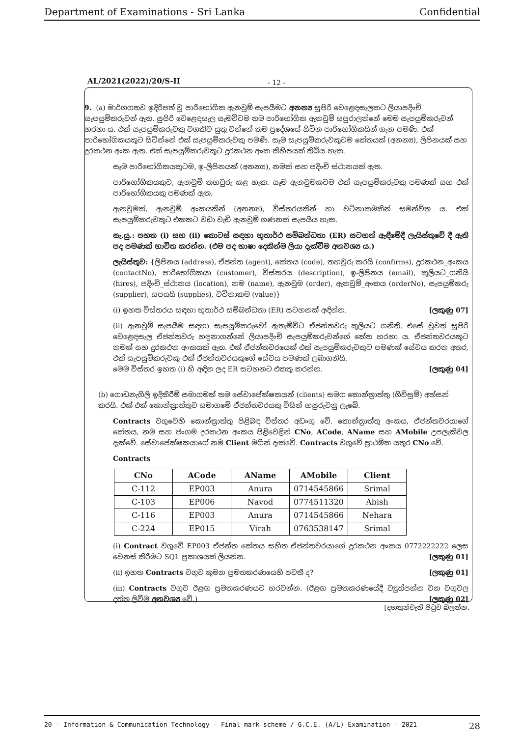Department of Examinations - Sri Lanka Confidential
AL/2021(2022)/20/S-II - 12 -
9. (a) මාර්ගගතව ඉදිරිපත් වූ පාරිභෝගික ඇනවුම් සැපයීමට අනන්‍ය සුපිරි වෙළෙඳසැලකට ලියාපදිංචි සැපයුම්කරුවන් ඇත. සුපිරි වෙළෙඳසැල සැමවිටම තම පාරිභෝගික ඇනවුම් සපුරාලන්නේ මෙම සැපයුම්කරුවන් හරහා ය. එක් සැපයුම්කරුවකු වගකිව යුතු වන්නේ තම ප්‍රදේශයේ සිටින පාරිභෝගිකයින් ගැන පමණි. එක් පාරිභෝගිකයකුට සිටින්නේ එක් සැපයුම්කරුවකු පමණි. සෑම සැපයුම්කරුවකුටම කේතයක් (අනන්‍ය), ලිපිනයක් සහ දුරකථන අංක ඇත. එක් සැපයුම්කරුවකුට දුරකථන අංක කිහිපයක් තිබිය හැක.
සෑම පාරිභෝගිකයකුටම, ඉ-ලිපිනයක් (අනන්‍ය), නමක් සහ පදිංචි ස්ථානයක් ඇත.
පාරිභෝගිකයකුට, ඇනවුම් තහවුරු කළ හැක. සෑම ඇනවුමකටම එක් සැපයුම්කරුවකු පමණක් සහ එක් පාරිභෝගිකයකු පමණක් ඇත.
ඇනවුමක්, ඇනවුම් අංකයකින් (අනන්‍ය), විස්තරයකින් හා වටිනාකමකින් සමන්විත ය. එක් සැපයුම්කරුවකුට එකකට වඩා වැඩි ඇනවුම් ගණනක් සැපයිය හැක.
සැ.යු.: පහත (i) සහ (ii) කොටස් සඳහා භූතාර්ථ සම්බන්ධතා (ER) සටහන් ඇඳීමේදී ලැයිස්තුවේ දී ඇති පද පමණක් භාවිත කරන්න. (එම පද භාෂා දෙකින්ම ලියා දැක්වීම අනවශ්‍ය ය.)
ලැයිස්තුව: {ලිපිනය (address), ඒජන්ත (agent), කේතය (code), තහවුරු කරයි (confirms), දුරකථන_අංකය (contactNo), පාරිභෝගිකයා (customer), විස්තරය (description), ඉ-ලිපිනය (email), කුලියට_ගනියි (hires), පදිංචි_ස්ථානය (location), නම (name), ඇනවුම (order), ඇනවුම්_අංකය (orderNo), සැපයුම්කරු (supplier), සපයයි (supplies), වටිනාකම (value)}
(i) ඉහත විස්තරය සඳහා භූතාර්ථ සම්බන්ධතා (ER) සටහනක් අඳින්න. [ලකුණු 07]
(ii) ඇනවුම් සැපයීම සඳහා සැපයුම්කරුවෝ ඇතැම්විට ඒජන්තවරු කුලියට ගනිති. එසේ වුවත් සුපිරි වෙළෙඳසැල ඒජන්තවරු හඳුනාගන්නේ ලියාපදිංචි සැපයුම්කරුවන්ගේ කේත හරහා ය. ඒජන්තවරයකුට නමක් සහ දුරකථන අංකයක් ඇත. එක් ඒජන්තවරයෙක් එක් සැපයුම්කරුවකුට පමණක් සේවය කරන අතර, එක් සැපයුම්කරුවකු එක් ඒජන්තවරයකුගේ සේවය පමණක් ලබාගනියි.
මෙම විස්තර ඉහත (i) හි අඳින ලද ER සටහනට එකතු කරන්න. [ලකුණු 04]
(b) ගොඩනැගිලි ඉදිකිරීම් සමාගමක් තම සේවාපේක්ෂකයන් (clients) සමග කොන්ත්‍රාත්තු (ගිවිසුම්) අත්සන් කරයි. එක් එක් කොන්ත්‍රාත්තුව සමාගමේ ඒජන්තවරයකු විසින් හසුරුවනු ලැබේ.
Contracts වගුවෙහි කොන්ත්‍රාත්තු පිළිබඳ විස්තර අඩංගු වේ. කොන්ත්‍රාත්තු අංකය, ඒජන්තවරයාගේ කේතය, නම සහ ජංගම දුරකථන අංකය පිළිවෙළින් CNo, ACode, AName සහ AMobile උපලැකිවල දැක්වේ. සේවාපේක්ෂකයාගේ නම Client මගින් දැක්වේ. Contracts වගුවේ ප්‍රාථමික යතුර CNo වේ.
Contracts
| CNo | ACode | AName | AMobile | Client |
| --- | --- | --- | --- | --- |
| C-112 | EP003 | Anura | 0714545866 | Srimal |
| C-103 | EP006 | Navod | 0774511320 | Abish |
| C-116 | EP003 | Anura | 0714545866 | Nehara |
| C-224 | EP015 | Virah | 0763538147 | Srimal |
(i) Contract වගුවේ EP003 ඒජන්ත කේතය සහිත ඒජන්තවරයාගේ දුරකථන අංකය 0772222222 ලෙස වෙනස් කිරීමට SQL ප්‍රකාශයක් ලියන්න. [ලකුණු 01]
(ii) ඉහත Contracts වගුව කුමන ප්‍රමතකරණයෙහි පවතී ද? [ලකුණු 01]
(iii) Contracts වගුව ඊළඟ ප්‍රමතකරණයට හරවන්න. (ඊළඟ ප්‍රමතකරණයේදී ව්‍යුත්පන්න වන වගුවල දත්ත ලිවීම අනවශ්‍ය වේ.) [ලකුණු 02]
[දහතුන්වැනි පිටුව බලන්න.
20 - Information & Communication Technology - Final mark scheme / G.C.E. (A/L) Examination - 2021 28